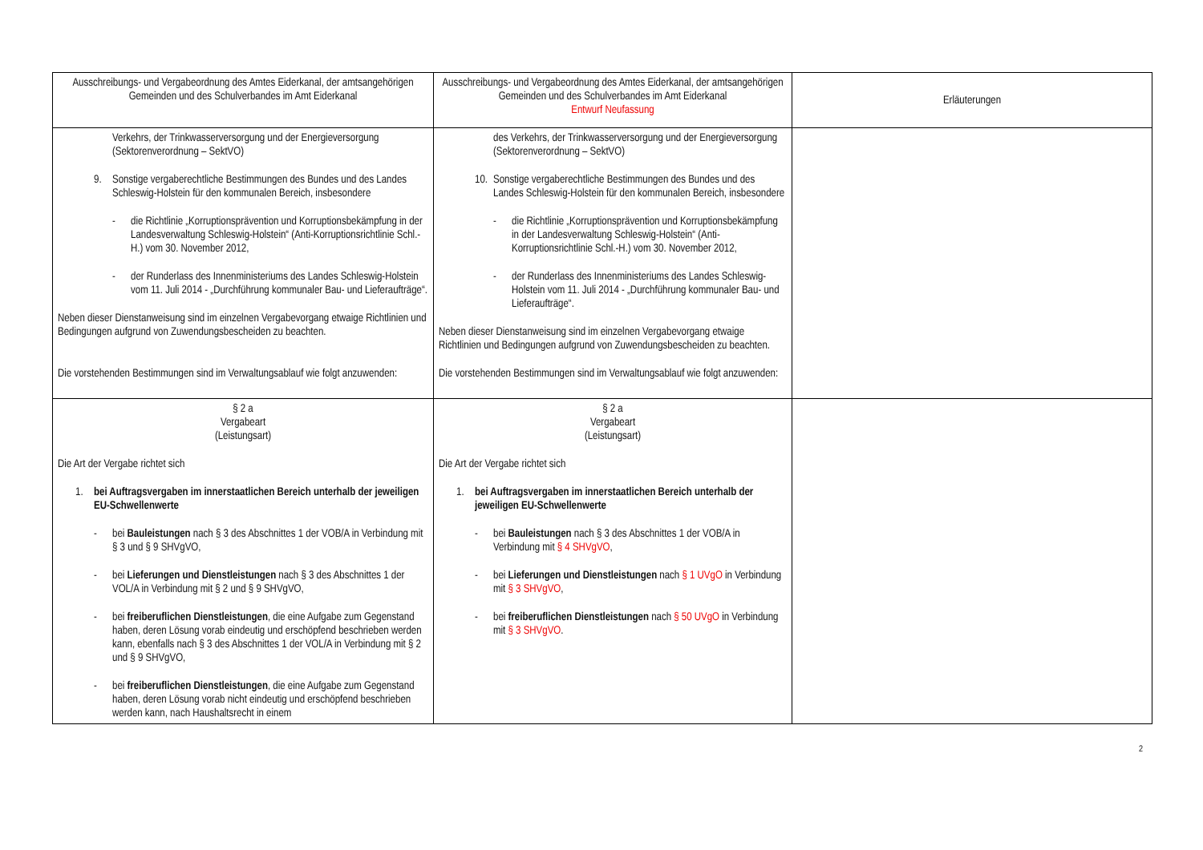| Ausschreibungs- und Vergabeordnung des Amtes Eiderkanal, der amtsangehörigen Gemeinden und des Schulverbandes im Amt Eiderkanal | Ausschreibungs- und Vergabeordnung des Amtes Eiderkanal, der amtsangehörigen Gemeinden und des Schulverbandes im Amt Eiderkanal Entwurf Neufassung | Erläuterungen |
| --- | --- | --- |
| Verkehrs, der Trinkwasserversorgung und der Energieversorgung (Sektorenverordnung – SektVO) 9. Sonstige vergaberechtliche Bestimmungen des Bundes und des Landes Schleswig-Holstein für den kommunalen Bereich, insbesondere - die Richtlinie „Korruptionsprävention und Korruptionsbekämpfung in der Landesverwaltung Schleswig-Holstein“ (Anti-Korruptionsrichtlinie Schl.-H.) vom 30. November 2012, - der Runderlass des Innenministeriums des Landes Schleswig-Holstein vom 11. Juli 2014 - „Durchführung kommunaler Bau- und Lieferaufträge“. Neben dieser Dienstanweisung sind im einzelnen Vergabevorgang etwaige Richtlinien und Bedingungen aufgrund von Zuwendungsbescheiden zu beachten. Die vorstehenden Bestimmungen sind im Verwaltungsablauf wie folgt anzuwenden: | des Verkehrs, der Trinkwasserversorgung und der Energieversorgung (Sektorenverordnung – SektVO) 10. Sonstige vergaberechtliche Bestimmungen des Bundes und des Landes Schleswig-Holstein für den kommunalen Bereich, insbesondere - die Richtlinie „Korruptionsprävention und Korruptionsbekämpfung in der Landesverwaltung Schleswig-Holstein“ (Anti-Korruptionsrichtlinie Schl.-H.) vom 30. November 2012, - der Runderlass des Innenministeriums des Landes Schleswig-Holstein vom 11. Juli 2014 - „Durchführung kommunaler Bau- und Lieferaufträge“. Neben dieser Dienstanweisung sind im einzelnen Vergabevorgang etwaige Richtlinien und Bedingungen aufgrund von Zuwendungsbescheiden zu beachten. Die vorstehenden Bestimmungen sind im Verwaltungsablauf wie folgt anzuwenden: | |
| § 2 a Vergabeart (Leistungsart) Die Art der Vergabe richtet sich 1. bei Auftragsvergaben im innerstaatlichen Bereich unterhalb der jeweiligen EU-Schwellenwerte - bei Bauleistungen nach § 3 des Abschnittes 1 der VOB/A in Verbindung mit § 3 und § 9 SHVgVO, - bei Lieferungen und Dienstleistungen nach § 3 des Abschnittes 1 der VOL/A in Verbindung mit § 2 und § 9 SHVgVO, - bei freiberuflichen Dienstleistungen , die eine Aufgabe zum Gegenstand haben, deren Lösung vorab eindeutig und erschöpfend beschrieben werden kann, ebenfalls nach § 3 des Abschnittes 1 der VOL/A in Verbindung mit § 2 und § 9 SHVgVO, - bei freiberuflichen Dienstleistungen , die eine Aufgabe zum Gegenstand haben, deren Lösung vorab nicht eindeutig und erschöpfend beschrieben werden kann, nach Haushaltsrecht in einem | § 2 a Vergabeart (Leistungsart) Die Art der Vergabe richtet sich 1. bei Auftragsvergaben im innerstaatlichen Bereich unterhalb der jeweiligen EU-Schwellenwerte - bei Bauleistungen nach § 3 des Abschnittes 1 der VOB/A in Verbindung mit § 4 SHVgVO , - bei Lieferungen und Dienstleistungen nach § 1 UVgO in Verbindung mit § 3 SHVgVO , - bei freiberuflichen Dienstleistungen nach § 50 UVgO in Verbindung mit § 3 SHVgVO . | |
2